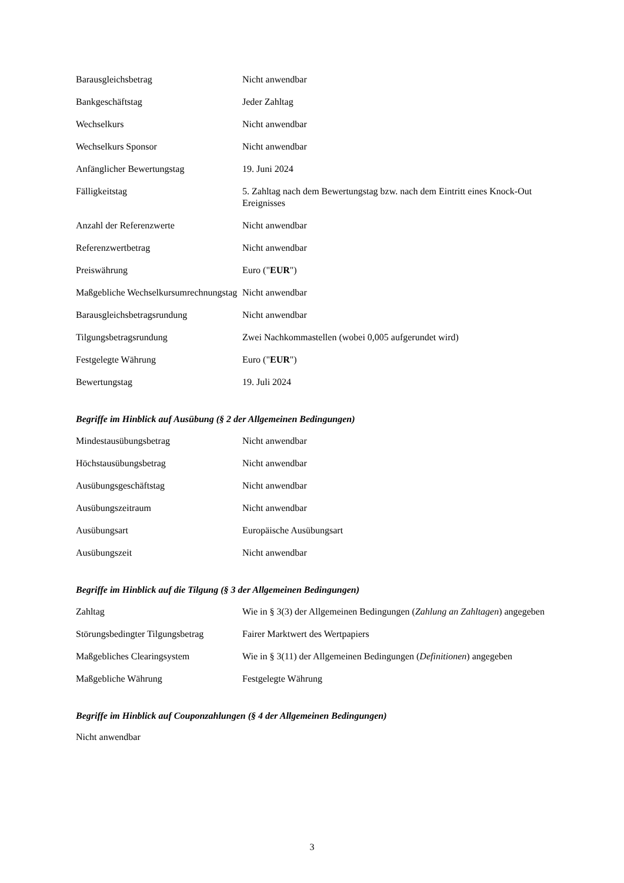| Barausgleichsbetrag | Nicht anwendbar |
| Bankgeschäftstag | Jeder Zahltag |
| Wechselkurs | Nicht anwendbar |
| Wechselkurs Sponsor | Nicht anwendbar |
| Anfänglicher Bewertungstag | 19. Juni 2024 |
| Fälligkeitstag | 5. Zahltag nach dem Bewertungstag bzw. nach dem Eintritt eines Knock-Out Ereignisses |
| Anzahl der Referenzwerte | Nicht anwendbar |
| Referenzwertbetrag | Nicht anwendbar |
| Preiswährung | Euro (" EUR ") |
| Maßgebliche Wechselkursumrechnungstag | Nicht anwendbar |
| Barausgleichsbetragsrundung | Nicht anwendbar |
| Tilgungsbetragsrundung | Zwei Nachkommastellen (wobei 0,005 aufgerundet wird) |
| Festgelegte Währung | Euro (" EUR ") |
| Bewertungstag | 19. Juli 2024 |
Begriffe im Hinblick auf Ausübung (§ 2 der Allgemeinen Bedingungen)
| Mindestausübungsbetrag | Nicht anwendbar |
| Höchstausübungsbetrag | Nicht anwendbar |
| Ausübungsgeschäftstag | Nicht anwendbar |
| Ausübungszeitraum | Nicht anwendbar |
| Ausübungsart | Europäische Ausübungsart |
| Ausübungszeit | Nicht anwendbar |
Begriffe im Hinblick auf die Tilgung (§ 3 der Allgemeinen Bedingungen)
| Zahltag | Wie in § 3(3) der Allgemeinen Bedingungen ( Zahlung an Zahltagen ) angegeben |
| Störungsbedingter Tilgungsbetrag | Fairer Marktwert des Wertpapiers |
| Maßgebliches Clearingsystem | Wie in § 3(11) der Allgemeinen Bedingungen ( Definitionen ) angegeben |
| Maßgebliche Währung | Festgelegte Währung |
Begriffe im Hinblick auf Couponzahlungen (§ 4 der Allgemeinen Bedingungen)
Nicht anwendbar
3